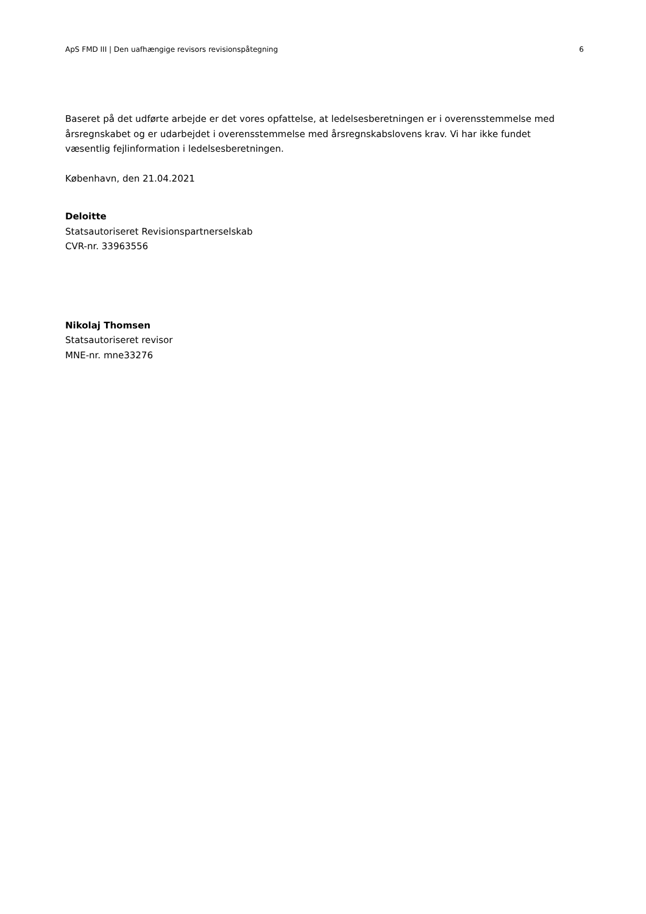ApS FMD III | Den uafhængige revisors revisionspåtegning 6
Baseret på det udførte arbejde er det vores opfattelse, at ledelsesberetningen er i overensstemmelse med årsregnskabet og er udarbejdet i overensstemmelse med årsregnskabslovens krav. Vi har ikke fundet væsentlig fejlinformation i ledelsesberetningen.
København, den 21.04.2021
Deloitte
Statsautoriseret Revisionspartnerselskab
CVR-nr. 33963556
Nikolaj Thomsen
Statsautoriseret revisor
MNE-nr. mne33276